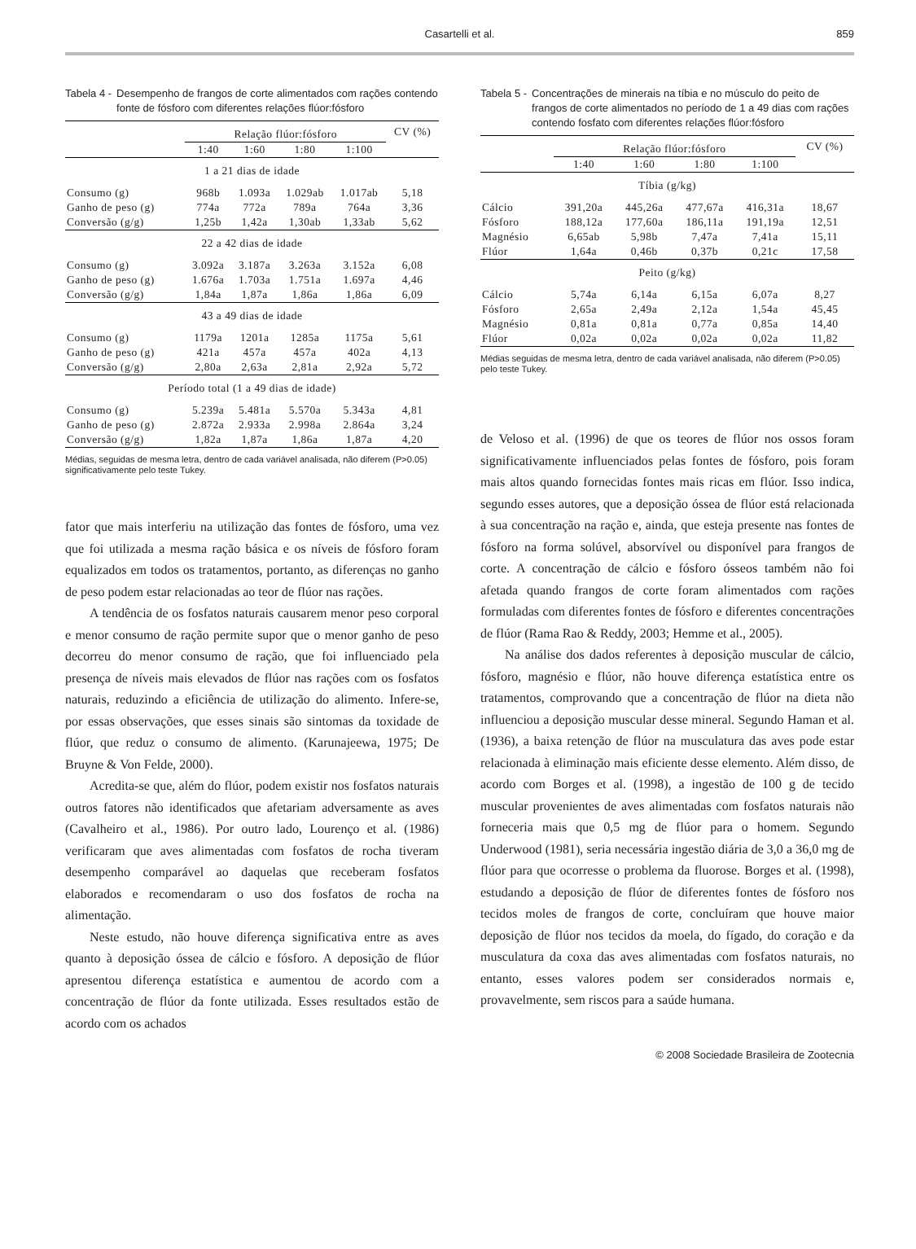Casartelli et al.
859
Tabela 4 - Desempenho de frangos de corte alimentados com rações contendo fonte de fósforo com diferentes relações flúor:fósforo
| | Relação flúor:fósforo | | | | CV (%) |
| --- | --- | --- | --- | --- | --- |
| | 1:40 | 1:60 | 1:80 | 1:100 | |
| 1 a 21 dias de idade | | | | | |
| Consumo (g) | 968b | 1.093a | 1.029ab | 1.017ab | 5,18 |
| Ganho de peso (g) | 774a | 772a | 789a | 764a | 3,36 |
| Conversão (g/g) | 1,25b | 1,42a | 1,30ab | 1,33ab | 5,62 |
| 22 a 42 dias de idade | | | | | |
| Consumo (g) | 3.092a | 3.187a | 3.263a | 3.152a | 6,08 |
| Ganho de peso (g) | 1.676a | 1.703a | 1.751a | 1.697a | 4,46 |
| Conversão (g/g) | 1,84a | 1,87a | 1,86a | 1,86a | 6,09 |
| 43 a 49 dias de idade | | | | | |
| Consumo (g) | 1179a | 1201a | 1285a | 1175a | 5,61 |
| Ganho de peso (g) | 421a | 457a | 457a | 402a | 4,13 |
| Conversão (g/g) | 2,80a | 2,63a | 2,81a | 2,92a | 5,72 |
| Período total (1 a 49 dias de idade) | | | | | |
| Consumo (g) | 5.239a | 5.481a | 5.570a | 5.343a | 4,81 |
| Ganho de peso (g) | 2.872a | 2.933a | 2.998a | 2.864a | 3,24 |
| Conversão (g/g) | 1,82a | 1,87a | 1,86a | 1,87a | 4,20 |
Médias, seguidas de mesma letra, dentro de cada variável analisada, não diferem (P>0.05) significativamente pelo teste Tukey.
fator que mais interferiu na utilização das fontes de fósforo, uma vez que foi utilizada a mesma ração básica e os níveis de fósforo foram equalizados em todos os tratamentos, portanto, as diferenças no ganho de peso podem estar relacionadas ao teor de flúor nas rações.
A tendência de os fosfatos naturais causarem menor peso corporal e menor consumo de ração permite supor que o menor ganho de peso decorreu do menor consumo de ração, que foi influenciado pela presença de níveis mais elevados de flúor nas rações com os fosfatos naturais, reduzindo a eficiência de utilização do alimento. Infere-se, por essas observações, que esses sinais são sintomas da toxidade de flúor, que reduz o consumo de alimento. (Karunajeewa, 1975; De Bruyne & Von Felde, 2000).
Acredita-se que, além do flúor, podem existir nos fosfatos naturais outros fatores não identificados que afetariam adversamente as aves (Cavalheiro et al., 1986). Por outro lado, Lourenço et al. (1986) verificaram que aves alimentadas com fosfatos de rocha tiveram desempenho comparável ao daquelas que receberam fosfatos elaborados e recomendaram o uso dos fosfatos de rocha na alimentação.
Neste estudo, não houve diferença significativa entre as aves quanto à deposição óssea de cálcio e fósforo. A deposição de flúor apresentou diferença estatística e aumentou de acordo com a concentração de flúor da fonte utilizada. Esses resultados estão de acordo com os achados
Tabela 5 - Concentrações de minerais na tíbia e no músculo do peito de frangos de corte alimentados no período de 1 a 49 dias com rações contendo fosfato com diferentes relações flúor:fósforo
| | Relação flúor:fósforo | | | | CV (%) |
| --- | --- | --- | --- | --- | --- |
| | 1:40 | 1:60 | 1:80 | 1:100 | |
| Tíbia (g/kg) | | | | | |
| Cálcio | 391,20a | 445,26a | 477,67a | 416,31a | 18,67 |
| Fósforo | 188,12a | 177,60a | 186,11a | 191,19a | 12,51 |
| Magnésio | 6,65ab | 5,98b | 7,47a | 7,41a | 15,11 |
| Flúor | 1,64a | 0,46b | 0,37b | 0,21c | 17,58 |
| Peito (g/kg) | | | | | |
| Cálcio | 5,74a | 6,14a | 6,15a | 6,07a | 8,27 |
| Fósforo | 2,65a | 2,49a | 2,12a | 1,54a | 45,45 |
| Magnésio | 0,81a | 0,81a | 0,77a | 0,85a | 14,40 |
| Flúor | 0,02a | 0,02a | 0,02a | 0,02a | 11,82 |
Médias seguidas de mesma letra, dentro de cada variável analisada, não diferem (P>0.05) pelo teste Tukey.
de Veloso et al. (1996) de que os teores de flúor nos ossos foram significativamente influenciados pelas fontes de fósforo, pois foram mais altos quando fornecidas fontes mais ricas em flúor. Isso indica, segundo esses autores, que a deposição óssea de flúor está relacionada à sua concentração na ração e, ainda, que esteja presente nas fontes de fósforo na forma solúvel, absorvível ou disponível para frangos de corte. A concentração de cálcio e fósforo ósseos também não foi afetada quando frangos de corte foram alimentados com rações formuladas com diferentes fontes de fósforo e diferentes concentrações de flúor (Rama Rao & Reddy, 2003; Hemme et al., 2005).
Na análise dos dados referentes à deposição muscular de cálcio, fósforo, magnésio e flúor, não houve diferença estatística entre os tratamentos, comprovando que a concentração de flúor na dieta não influenciou a deposição muscular desse mineral. Segundo Haman et al. (1936), a baixa retenção de flúor na musculatura das aves pode estar relacionada à eliminação mais eficiente desse elemento. Além disso, de acordo com Borges et al. (1998), a ingestão de 100 g de tecido muscular provenientes de aves alimentadas com fosfatos naturais não forneceria mais que 0,5 mg de flúor para o homem. Segundo Underwood (1981), seria necessária ingestão diária de 3,0 a 36,0 mg de flúor para que ocorresse o problema da fluorose. Borges et al. (1998), estudando a deposição de flúor de diferentes fontes de fósforo nos tecidos moles de frangos de corte, concluíram que houve maior deposição de flúor nos tecidos da moela, do fígado, do coração e da musculatura da coxa das aves alimentadas com fosfatos naturais, no entanto, esses valores podem ser considerados normais e, provavelmente, sem riscos para a saúde humana.
© 2008 Sociedade Brasileira de Zootecnia